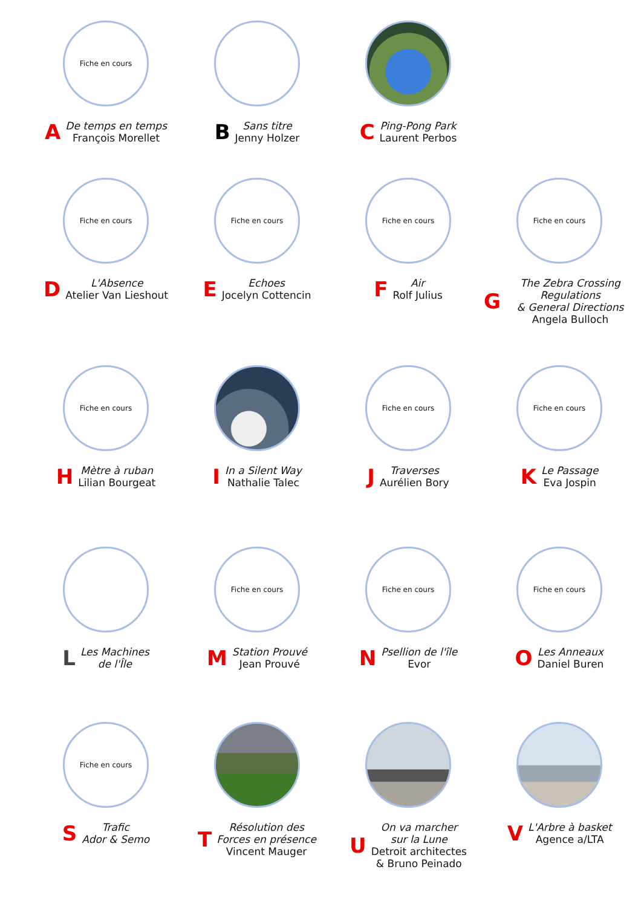Fiche en cours
A
De temps en temps
François Morellet
B
Sans titre
Jenny Holzer
C
Ping-Pong Park
Laurent Perbos
Fiche en cours
D
L'Absence
Atelier Van Lieshout
Fiche en cours
E
Echoes
Jocelyn Cottencin
Fiche en cours
F
Air
Rolf Julius
Fiche en cours
G
The Zebra Crossing Regulations
& General Directions
Angela Bulloch
Fiche en cours
H
Mètre à ruban
Lilian Bourgeat
I
In a Silent Way
Nathalie Talec
Fiche en cours
J
Traverses
Aurélien Bory
Fiche en cours
K
Le Passage
Eva Jospin
L
Les Machines
de l'Île
Fiche en cours
M
Station Prouvé
Jean Prouvé
Fiche en cours
N
Psellion de l'île
Evor
Fiche en cours
O
Les Anneaux
Daniel Buren
Fiche en cours
S
Trafic
Ador & Semo
T
Résolution des
Forces en présence
Vincent Mauger
U
On va marcher
sur la Lune
Detroit architectes
& Bruno Peinado
V
L'Arbre à basket
Agence a/LTA